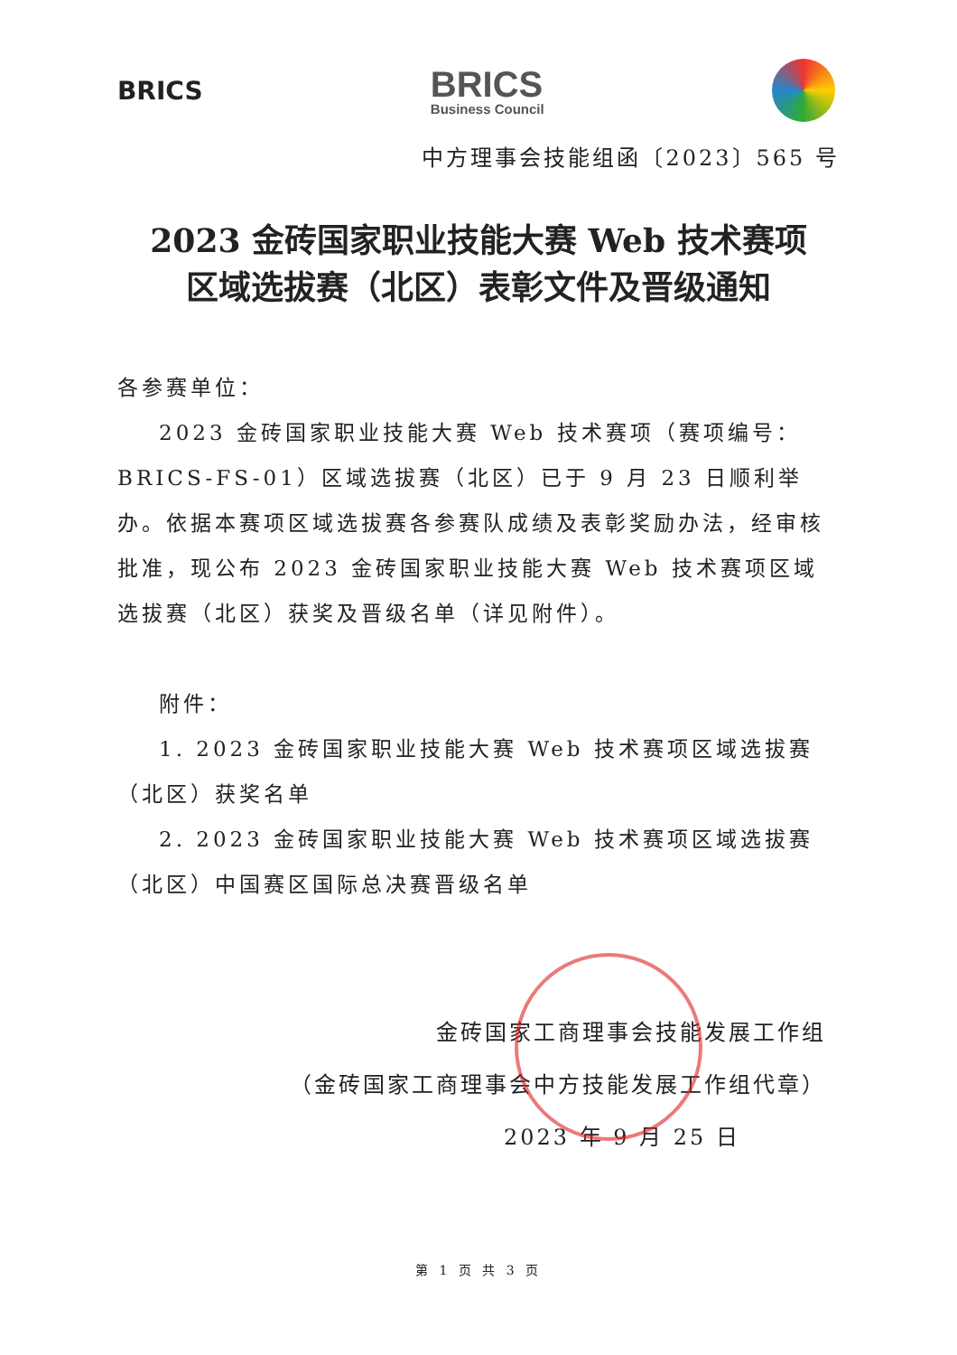BRICS
BRICS
Business Council
中方理事会技能组函〔2023〕565 号
2023 金砖国家职业技能大赛 Web 技术赛项
区域选拔赛（北区）表彰文件及晋级通知
各参赛单位：
2023 金砖国家职业技能大赛 Web 技术赛项（赛项编号：BRICS-FS-01）区域选拔赛（北区）已于 9 月 23 日顺利举办。依据本赛项区域选拔赛各参赛队成绩及表彰奖励办法，经审核批准，现公布 2023 金砖国家职业技能大赛 Web 技术赛项区域选拔赛（北区）获奖及晋级名单（详见附件）。
附件：
1. 2023 金砖国家职业技能大赛 Web 技术赛项区域选拔赛（北区）获奖名单
2. 2023 金砖国家职业技能大赛 Web 技术赛项区域选拔赛（北区）中国赛区国际总决赛晋级名单
金砖国家工商理事会技能发展工作组
（金砖国家工商理事会中方技能发展工作组代章）
2023 年 9 月 25 日
第 1 页 共 3 页